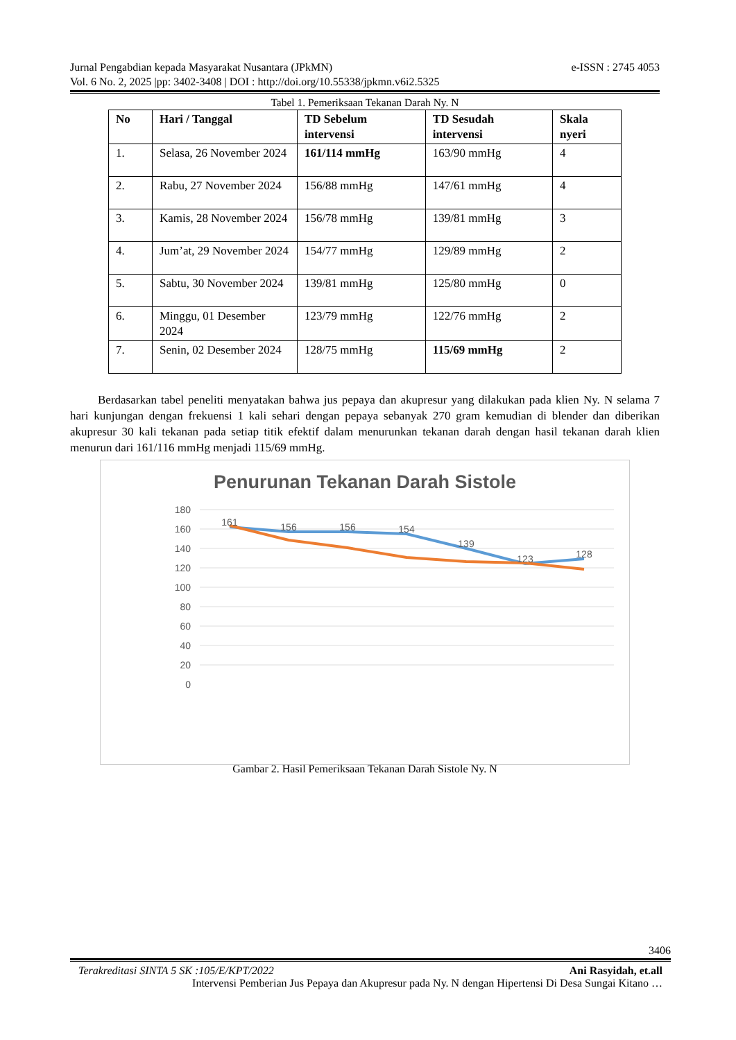e-ISSN : 2745 4053 Jurnal Pengabdian kepada Masyarakat Nusantara (JPkMN)
Vol. 6 No. 2, 2025 |pp: 3402-3408 | DOI : http://doi.org/10.55338/jpkmn.v6i2.5325
Tabel 1. Pemeriksaan Tekanan Darah Ny. N
| No | Hari / Tanggal | TD Sebelum intervensi | TD Sesudah intervensi | Skala nyeri |
| --- | --- | --- | --- | --- |
| 1. | Selasa, 26 November 2024 | 161/114 mmHg | 163/90 mmHg | 4 |
| 2. | Rabu, 27 November 2024 | 156/88 mmHg | 147/61 mmHg | 4 |
| 3. | Kamis, 28 November 2024 | 156/78 mmHg | 139/81 mmHg | 3 |
| 4. | Jum’at, 29 November 2024 | 154/77 mmHg | 129/89 mmHg | 2 |
| 5. | Sabtu, 30 November 2024 | 139/81 mmHg | 125/80 mmHg | 0 |
| 6. | Minggu, 01 Desember 2024 | 123/79 mmHg | 122/76 mmHg | 2 |
| 7. | Senin, 02 Desember 2024 | 128/75 mmHg | 115/69 mmHg | 2 |
Berdasarkan tabel peneliti menyatakan bahwa jus pepaya dan akupresur yang dilakukan pada klien Ny. N selama 7 hari kunjungan dengan frekuensi 1 kali sehari dengan pepaya sebanyak 270 gram kemudian di blender dan diberikan akupresur 30 kali tekanan pada setiap titik efektif dalam menurunkan tekanan darah dengan hasil tekanan darah klien menurun dari 161/116 mmHg menjadi 115/69 mmHg.
Penurunan Tekanan Darah Sistole
180
160
140
120
100
80
60
40
20
0
161
156
156
154
139
123
128
Gambar 2. Hasil Pemeriksaan Tekanan Darah Sistole Ny. N
3406
Ani Rasyidah, et.all Terakreditasi SINTA 5 SK :105/E/KPT/2022
Intervensi Pemberian Jus Pepaya dan Akupresur pada Ny. N dengan Hipertensi Di Desa Sungai Kitano …